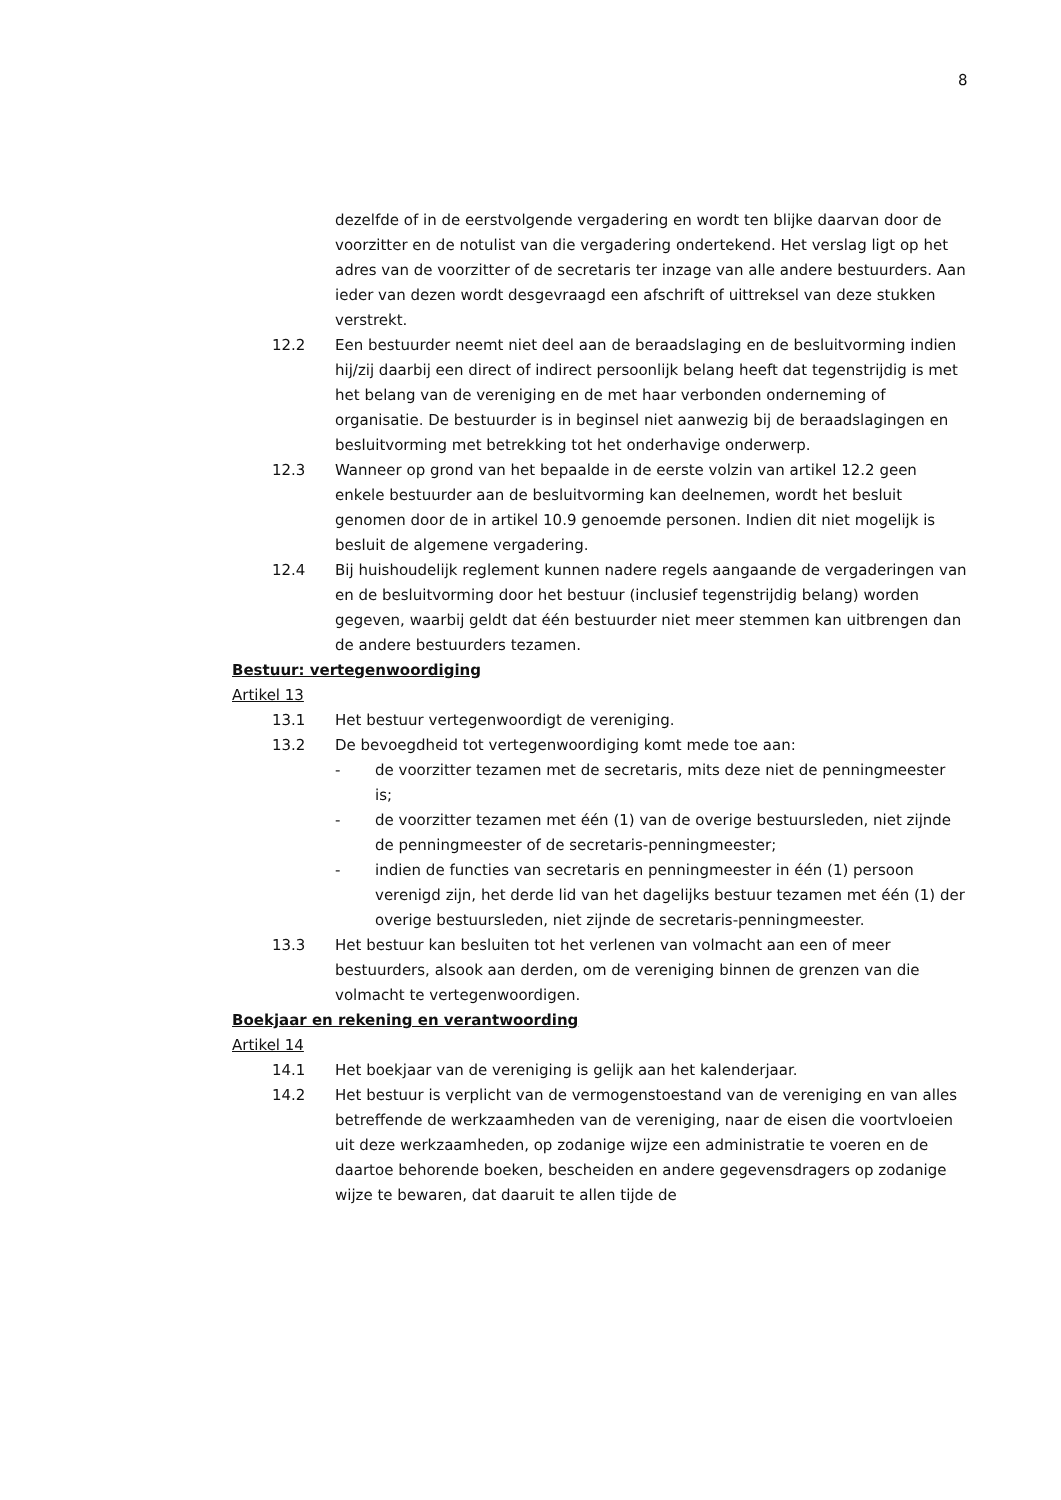8
dezelfde of in de eerstvolgende vergadering en wordt ten blijke daarvan door de voorzitter en de notulist van die vergadering ondertekend. Het verslag ligt op het adres van de voorzitter of de secretaris ter inzage van alle andere bestuurders. Aan ieder van dezen wordt desgevraagd een afschrift of uittreksel van deze stukken verstrekt.
12.2 Een bestuurder neemt niet deel aan de beraadslaging en de besluitvorming indien hij/zij daarbij een direct of indirect persoonlijk belang heeft dat tegenstrijdig is met het belang van de vereniging en de met haar verbonden onderneming of organisatie. De bestuurder is in beginsel niet aanwezig bij de beraadslagingen en besluitvorming met betrekking tot het onderhavige onderwerp.
12.3 Wanneer op grond van het bepaalde in de eerste volzin van artikel 12.2 geen enkele bestuurder aan de besluitvorming kan deelnemen, wordt het besluit genomen door de in artikel 10.9 genoemde personen. Indien dit niet mogelijk is besluit de algemene vergadering.
12.4 Bij huishoudelijk reglement kunnen nadere regels aangaande de vergaderingen van en de besluitvorming door het bestuur (inclusief tegenstrijdig belang) worden gegeven, waarbij geldt dat één bestuurder niet meer stemmen kan uitbrengen dan de andere bestuurders tezamen.
Bestuur: vertegenwoordiging
Artikel 13
13.1 Het bestuur vertegenwoordigt de vereniging.
13.2 De bevoegdheid tot vertegenwoordiging komt mede toe aan:
- de voorzitter tezamen met de secretaris, mits deze niet de penningmeester is;
- de voorzitter tezamen met één (1) van de overige bestuursleden, niet zijnde de penningmeester of de secretaris-penningmeester;
- indien de functies van secretaris en penningmeester in één (1) persoon verenigd zijn, het derde lid van het dagelijks bestuur tezamen met één (1) der overige bestuursleden, niet zijnde de secretaris-penningmeester.
13.3 Het bestuur kan besluiten tot het verlenen van volmacht aan een of meer bestuurders, alsook aan derden, om de vereniging binnen de grenzen van die volmacht te vertegenwoordigen.
Boekjaar en rekening en verantwoording
Artikel 14
14.1 Het boekjaar van de vereniging is gelijk aan het kalenderjaar.
14.2 Het bestuur is verplicht van de vermogenstoestand van de vereniging en van alles betreffende de werkzaamheden van de vereniging, naar de eisen die voortvloeien uit deze werkzaamheden, op zodanige wijze een administratie te voeren en de daartoe behorende boeken, bescheiden en andere gegevensdragers op zodanige wijze te bewaren, dat daaruit te allen tijde de